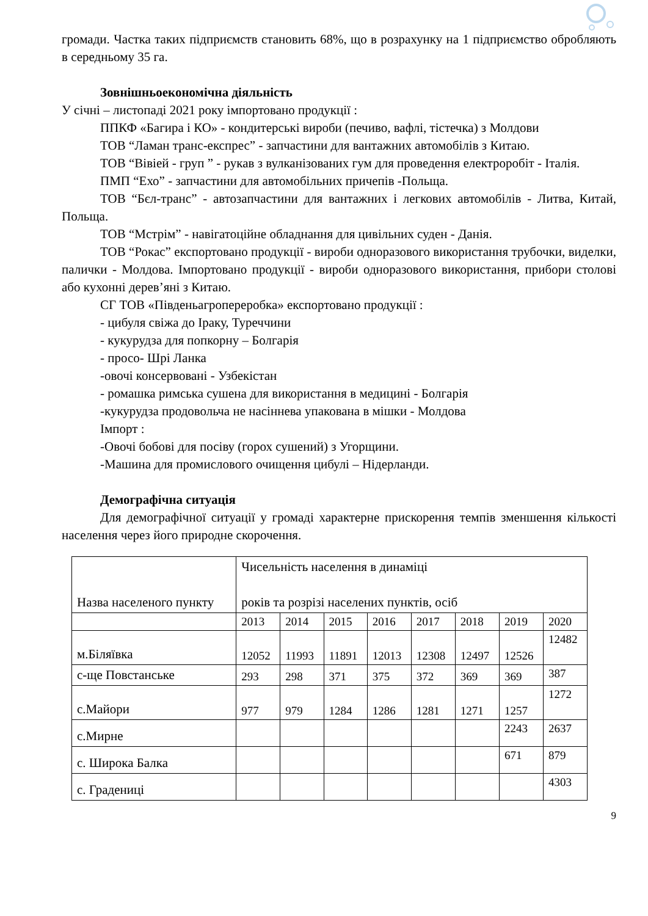громади. Частка таких підприємств становить 68%, що в розрахунку на 1 підприємство обробляють в середньому 35 га.
Зовнішньоекономічна діяльність
У січні – листопаді 2021 року імпортовано продукції :
ППКФ «Багира і КО» - кондитерські вироби (печиво, вафлі, тістечка) з Молдови
ТОВ “Ламан транс-експрес” - запчастини для вантажних автомобілів з Китаю.
ТОВ “Вівіей - груп ” - рукав з вулканізованих гум для проведення електроробіт - Італія.
ПМП “Ехо” - запчастини для автомобільних причепів -Польща.
ТОВ “Бєл-транс” - автозапчастини для вантажних і легкових автомобілів - Литва, Китай, Польща.
ТОВ “Мстрім” - навігатоційне обладнання для цивільних суден - Данія.
ТОВ “Рокас” експортовано продукції - вироби одноразового використання трубочки, виделки, палички - Молдова. Імпортовано продукції - вироби одноразового використання, прибори столові або кухонні дерев’яні з Китаю.
СГ ТОВ «Південьагропереробка» експортовано продукції :
- цибуля свіжа до Іраку, Туреччини
- кукурудза для попкорну – Болгарія
- просо- Шрі Ланка
-овочі консервовані - Узбекістан
- ромашка римська сушена для використання в медицині - Болгарія
-кукурудза продовольча не насіннева упакована в мішки - Молдова
Імпорт :
-Овочі бобові для посіву (горох сушений) з Угорщини.
-Машина для промислового очищення цибулі – Нідерланди.
Демографічна ситуація
Для демографічної ситуації у громаді характерне прискорення темпів зменшення кількості населення через його природне скорочення.
| Назва населеного пункту | Чисельність населення в динаміці років та розрізі населених пунктів, осіб | | | | | | | |
| | 2013 | 2014 | 2015 | 2016 | 2017 | 2018 | 2019 | 2020 |
| м.Біляївка | 12052 | 11993 | 11891 | 12013 | 12308 | 12497 | 12526 | 12482 |
| с-ще Повстанське | 293 | 298 | 371 | 375 | 372 | 369 | 369 | 387 |
| с.Майори | 977 | 979 | 1284 | 1286 | 1281 | 1271 | 1257 | 1272 |
| с.Мирне | | | | | | | 2243 | 2637 |
| с. Широка Балка | | | | | | | 671 | 879 |
| с. Градениці | | | | | | | | 4303 |
9